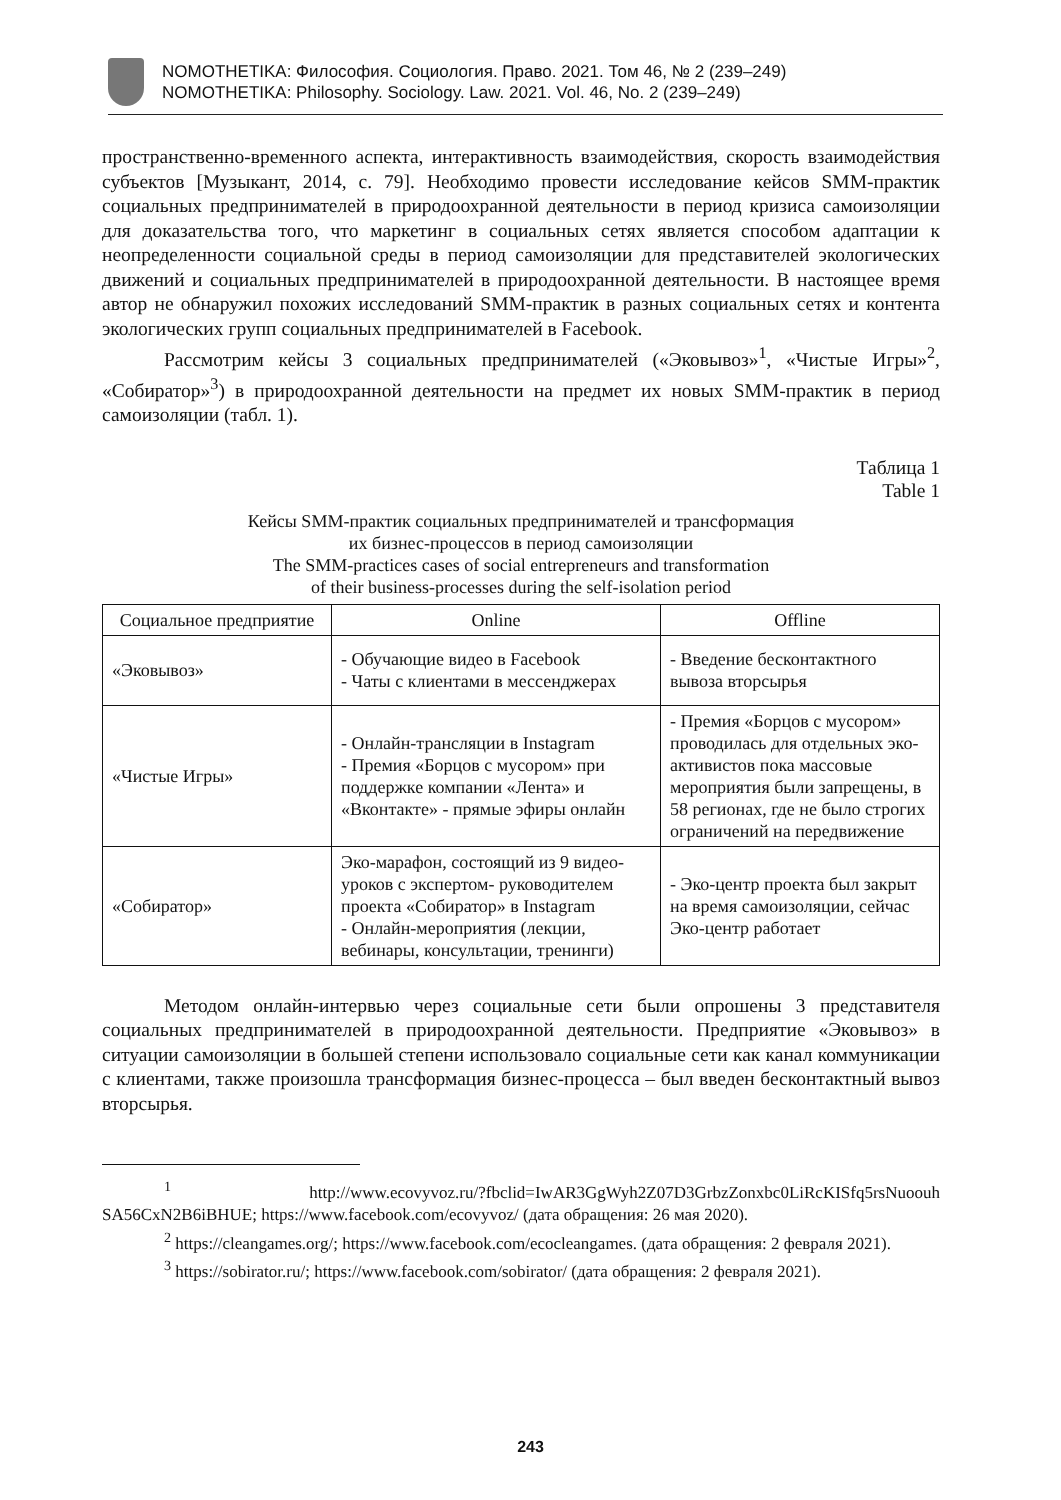NOMOTHETIKA: Философия. Социология. Право. 2021. Том 46, № 2 (239–249)
NOMOTHETIKA: Philosophy. Sociology. Law. 2021. Vol. 46, No. 2 (239–249)
пространственно-временного аспекта, интерактивность взаимодействия, скорость взаимодействия субъектов [Музыкант, 2014, с. 79]. Необходимо провести исследование кейсов SMM-практик социальных предпринимателей в природоохранной деятельности в период кризиса самоизоляции для доказательства того, что маркетинг в социальных сетях является способом адаптации к неопределенности социальной среды в период самоизоляции для представителей экологических движений и социальных предпринимателей в природоохранной деятельности. В настоящее время автор не обнаружил похожих исследований SMM-практик в разных социальных сетях и контента экологических групп социальных предпринимателей в Facebook.
Рассмотрим кейсы 3 социальных предпринимателей («Эковывоз»<sup>1</sup>, «Чистые Игры»<sup>2</sup>, «Собиратор»<sup>3</sup>) в природоохранной деятельности на предмет их новых SMM-практик в период самоизоляции (табл. 1).
Таблица 1
Table 1
Кейсы SMM-практик социальных предпринимателей и трансформация
их бизнес-процессов в период самоизоляции
The SMM-practices cases of social entrepreneurs and transformation
of their business-processes during the self-isolation period
| Социальное предприятие | Online | Offline |
| --- | --- | --- |
| «Эковывоз» | - Обучающие видео в Facebook - Чаты с клиентами в мессенджерах | - Введение бесконтактного вывоза вторсырья |
| «Чистые Игры» | - Онлайн-трансляции в Instagram - Премия «Борцов с мусором» при поддержке компании «Лента» и «Вконтакте» - прямые эфиры онлайн | - Премия «Борцов с мусором» проводилась для отдельных эко-активистов пока массовые мероприятия были запрещены, в 58 регионах, где не было строгих ограничений на передвижение |
| «Собиратор» | Эко-марафон, состоящий из 9 видео-уроков с экспертом- руководителем проекта «Собиратор» в Instagram - Онлайн-мероприятия (лекции, вебинары, консультации, тренинги) | - Эко-центр проекта был закрыт на время самоизоляции, сейчас Эко-центр работает |
Методом онлайн-интервью через социальные сети были опрошены 3 представителя социальных предпринимателей в природоохранной деятельности. Предприятие «Эковывоз» в ситуации самоизоляции в большей степени использовало социальные сети как канал коммуникации с клиентами, также произошла трансформация бизнес-процесса – был введен бесконтактный вывоз вторсырья.
<sup>1</sup> http://www.ecovyvoz.ru/?fbclid=IwAR3GgWyh2Z07D3GrbzZonxbc0LiRcKISfq5rsNuoouh SA56CxN2B6iBHUE; https://www.facebook.com/ecovyvoz/ (дата обращения: 26 мая 2020).
<sup>2</sup> https://cleangames.org/; https://www.facebook.com/ecocleangames. (дата обращения: 2 февраля 2021).
<sup>3</sup> https://sobirator.ru/; https://www.facebook.com/sobirator/ (дата обращения: 2 февраля 2021).
243